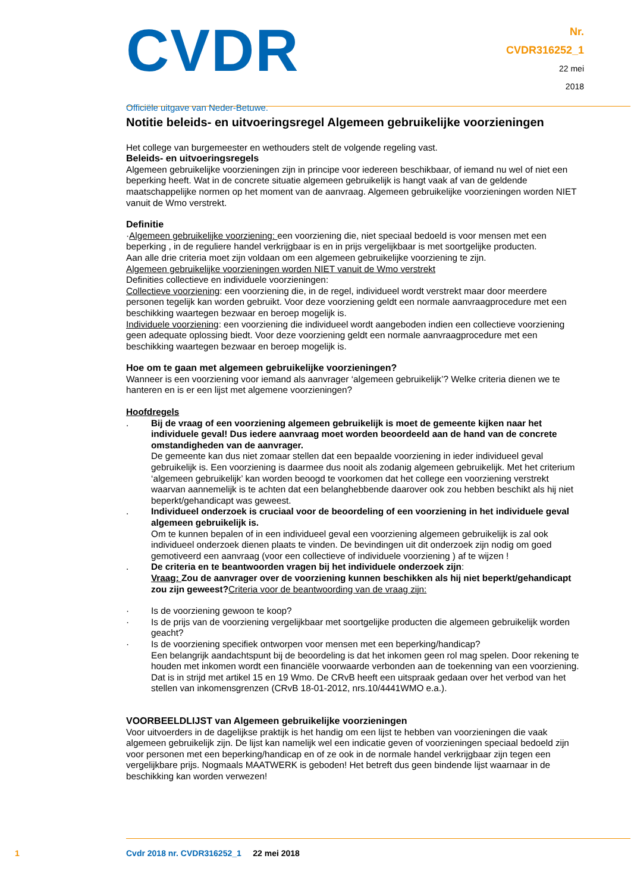CVDR
Officiële uitgave van Neder-Betuwe.
Nr.
CVDR316252_1
22 mei
2018
Notitie beleids- en uitvoeringsregel Algemeen gebruikelijke voorzieningen
Het college van burgemeester en wethouders stelt de volgende regeling vast.
Beleids- en uitvoeringsregels
Algemeen gebruikelijke voorzieningen zijn in principe voor iedereen beschikbaar, of iemand nu wel of niet een beperking heeft. Wat in de concrete situatie algemeen gebruikelijk is hangt vaak af van de geldende maatschappelijke normen op het moment van de aanvraag. Algemeen gebruikelijke voorzieningen worden NIET vanuit de Wmo verstrekt.
Definitie
·Algemeen gebruikelijke voorziening: een voorziening die, niet speciaal bedoeld is voor mensen met een beperking , in de reguliere handel verkrijgbaar is en in prijs vergelijkbaar is met soortgelijke producten.
Aan alle drie criteria moet zijn voldaan om een algemeen gebruikelijke voorziening te zijn.
Algemeen gebruikelijke voorzieningen worden NIET vanuit de Wmo verstrekt
Definities collectieve en individuele voorzieningen:
Collectieve voorziening: een voorziening die, in de regel, individueel wordt verstrekt maar door meerdere personen tegelijk kan worden gebruikt. Voor deze voorziening geldt een normale aanvraagprocedure met een beschikking waartegen bezwaar en beroep mogelijk is.
Individuele voorziening: een voorziening die individueel wordt aangeboden indien een collectieve voorziening geen adequate oplossing biedt. Voor deze voorziening geldt een normale aanvraagprocedure met een beschikking waartegen bezwaar en beroep mogelijk is.
Hoe om te gaan met algemeen gebruikelijke voorzieningen?
Wanneer is een voorziening voor iemand als aanvrager ‘algemeen gebruikelijk’? Welke criteria dienen we te hanteren en is er een lijst met algemene voorzieningen?
Hoofdregels
. Bij de vraag of een voorziening algemeen gebruikelijk is moet de gemeente kijken naar het individuele geval! Dus iedere aanvraag moet worden beoordeeld aan de hand van de concrete omstandigheden van de aanvrager.
De gemeente kan dus niet zomaar stellen dat een bepaalde voorziening in ieder individueel geval gebruikelijk is. Een voorziening is daarmee dus nooit als zodanig algemeen gebruikelijk. Met het criterium ‘algemeen gebruikelijk’ kan worden beoogd te voorkomen dat het college een voorziening verstrekt waarvan aannemelijk is te achten dat een belanghebbende daarover ook zou hebben beschikt als hij niet beperkt/gehandicapt was geweest.
. Individueel onderzoek is cruciaal voor de beoordeling of een voorziening in het individuele geval algemeen gebruikelijk is.
Om te kunnen bepalen of in een individueel geval een voorziening algemeen gebruikelijk is zal ook individueel onderzoek dienen plaats te vinden. De bevindingen uit dit onderzoek zijn nodig om goed gemotiveerd een aanvraag (voor een collectieve of individuele voorziening ) af te wijzen !
. De criteria en te beantwoorden vragen bij het individuele onderzoek zijn:
Vraag: Zou de aanvrager over de voorziening kunnen beschikken als hij niet beperkt/gehandicapt zou zijn geweest?Criteria voor de beantwoording van de vraag zijn:
· Is de voorziening gewoon te koop?
· Is de prijs van de voorziening vergelijkbaar met soortgelijke producten die algemeen gebruikelijk worden geacht?
· Is de voorziening specifiek ontworpen voor mensen met een beperking/handicap?
Een belangrijk aandachtspunt bij de beoordeling is dat het inkomen geen rol mag spelen. Door rekening te houden met inkomen wordt een financiële voorwaarde verbonden aan de toekenning van een voorziening. Dat is in strijd met artikel 15 en 19 Wmo. De CRvB heeft een uitspraak gedaan over het verbod van het stellen van inkomensgrenzen (CRvB 18-01-2012, nrs.10/4441WMO e.a.).
VOORBEELDLIJST van Algemeen gebruikelijke voorzieningen
Voor uitvoerders in de dagelijkse praktijk is het handig om een lijst te hebben van voorzieningen die vaak algemeen gebruikelijk zijn. De lijst kan namelijk wel een indicatie geven of voorzieningen speciaal bedoeld zijn voor personen met een beperking/handicap en of ze ook in de normale handel verkrijgbaar zijn tegen een vergelijkbare prijs. Nogmaals MAATWERK is geboden! Het betreft dus geen bindende lijst waarnaar in de beschikking kan worden verwezen!
1
Cvdr 2018 nr. CVDR316252_1 22 mei 2018